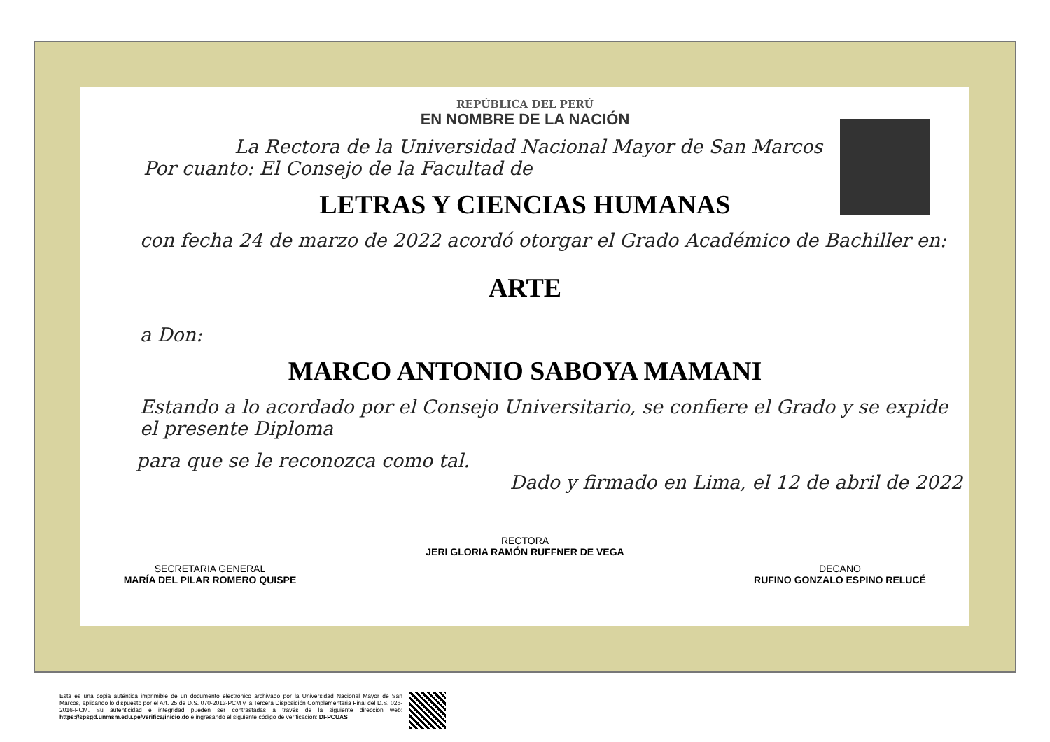REPÚBLICA DEL PERÚ
EN NOMBRE DE LA NACIÓN
La Rectora de la Universidad Nacional Mayor de San Marcos
Por cuanto: El Consejo de la Facultad de
LETRAS Y CIENCIAS HUMANAS
con fecha 24 de marzo de 2022 acordó otorgar el Grado Académico de Bachiller en:
ARTE
a Don:
MARCO ANTONIO SABOYA MAMANI
Estando a lo acordado por el Consejo Universitario, se confiere el Grado y se expide el presente Diploma
para que se le reconozca como tal.
Dado y firmado en Lima, el 12 de abril de 2022
SECRETARIA GENERAL
MARÍA DEL PILAR ROMERO QUISPE
RECTORA
JERI GLORIA RAMÓN RUFFNER DE VEGA
DECANO
RUFINO GONZALO ESPINO RELUCÉ
Esta es una copia auténtica imprimible de un documento electrónico archivado por la Universidad Nacional Mayor de San Marcos, aplicando lo dispuesto por el Art. 25 de D.S. 070-2013-PCM y la Tercera Disposición Complementaria Final del D.S. 026- 2016-PCM. Su autenticidad e integridad pueden ser contrastadas a través de la siguiente dirección web: https://spsgd.unmsm.edu.pe/verifica/inicio.do e ingresando el siguiente código de verificación: DFPCUAS